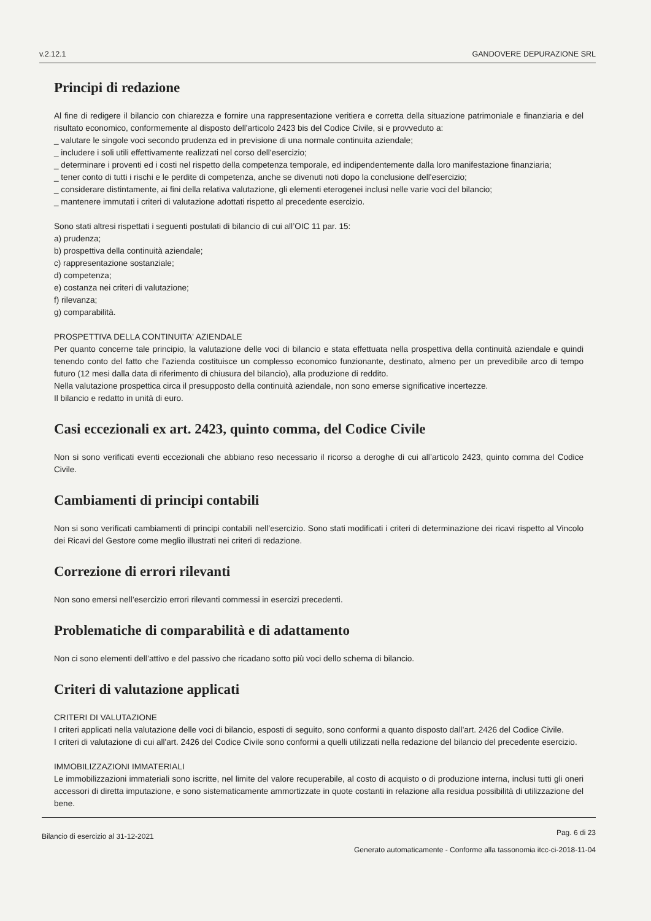v.2.12.1 GANDOVERE DEPURAZIONE SRL
Principi di redazione
Al fine di redigere il bilancio con chiarezza e fornire una rappresentazione veritiera e corretta della situazione patrimoniale e finanziaria e del risultato economico, conformemente al disposto dell'articolo 2423 bis del Codice Civile, si e provveduto a:
_ valutare le singole voci secondo prudenza ed in previsione di una normale continuita aziendale;
_ includere i soli utili effettivamente realizzati nel corso dell'esercizio;
_ determinare i proventi ed i costi nel rispetto della competenza temporale, ed indipendentemente dalla loro manifestazione finanziaria;
_ tener conto di tutti i rischi e le perdite di competenza, anche se divenuti noti dopo la conclusione dell'esercizio;
_ considerare distintamente, ai fini della relativa valutazione, gli elementi eterogenei inclusi nelle varie voci del bilancio;
_ mantenere immutati i criteri di valutazione adottati rispetto al precedente esercizio.
Sono stati altresi rispettati i seguenti postulati di bilancio di cui all’OIC 11 par. 15:
a) prudenza;
b) prospettiva della continuità aziendale;
c) rappresentazione sostanziale;
d) competenza;
e) costanza nei criteri di valutazione;
f) rilevanza;
g) comparabilità.
PROSPETTIVA DELLA CONTINUITA' AZIENDALE
Per quanto concerne tale principio, la valutazione delle voci di bilancio e stata effettuata nella prospettiva della continuità aziendale e quindi tenendo conto del fatto che l’azienda costituisce un complesso economico funzionante, destinato, almeno per un prevedibile arco di tempo futuro (12 mesi dalla data di riferimento di chiusura del bilancio), alla produzione di reddito.
Nella valutazione prospettica circa il presupposto della continuità aziendale, non sono emerse significative incertezze.
Il bilancio e redatto in unità di euro.
Casi eccezionali ex art. 2423, quinto comma, del Codice Civile
Non si sono verificati eventi eccezionali che abbiano reso necessario il ricorso a deroghe di cui all’articolo 2423, quinto comma del Codice Civile.
Cambiamenti di principi contabili
Non si sono verificati cambiamenti di principi contabili nell’esercizio. Sono stati modificati i criteri di determinazione dei ricavi rispetto al Vincolo dei Ricavi del Gestore come meglio illustrati nei criteri di redazione.
Correzione di errori rilevanti
Non sono emersi nell’esercizio errori rilevanti commessi in esercizi precedenti.
Problematiche di comparabilità e di adattamento
Non ci sono elementi dell’attivo e del passivo che ricadano sotto più voci dello schema di bilancio.
Criteri di valutazione applicati
CRITERI DI VALUTAZIONE
I criteri applicati nella valutazione delle voci di bilancio, esposti di seguito, sono conformi a quanto disposto dall'art. 2426 del Codice Civile.
I criteri di valutazione di cui all'art. 2426 del Codice Civile sono conformi a quelli utilizzati nella redazione del bilancio del precedente esercizio.
IMMOBILIZZAZIONI IMMATERIALI
Le immobilizzazioni immateriali sono iscritte, nel limite del valore recuperabile, al costo di acquisto o di produzione interna, inclusi tutti gli oneri accessori di diretta imputazione, e sono sistematicamente ammortizzate in quote costanti in relazione alla residua possibilità di utilizzazione del bene.
Bilancio di esercizio al 31-12-2021
Pag. 6 di 23
Generato automaticamente - Conforme alla tassonomia itcc-ci-2018-11-04